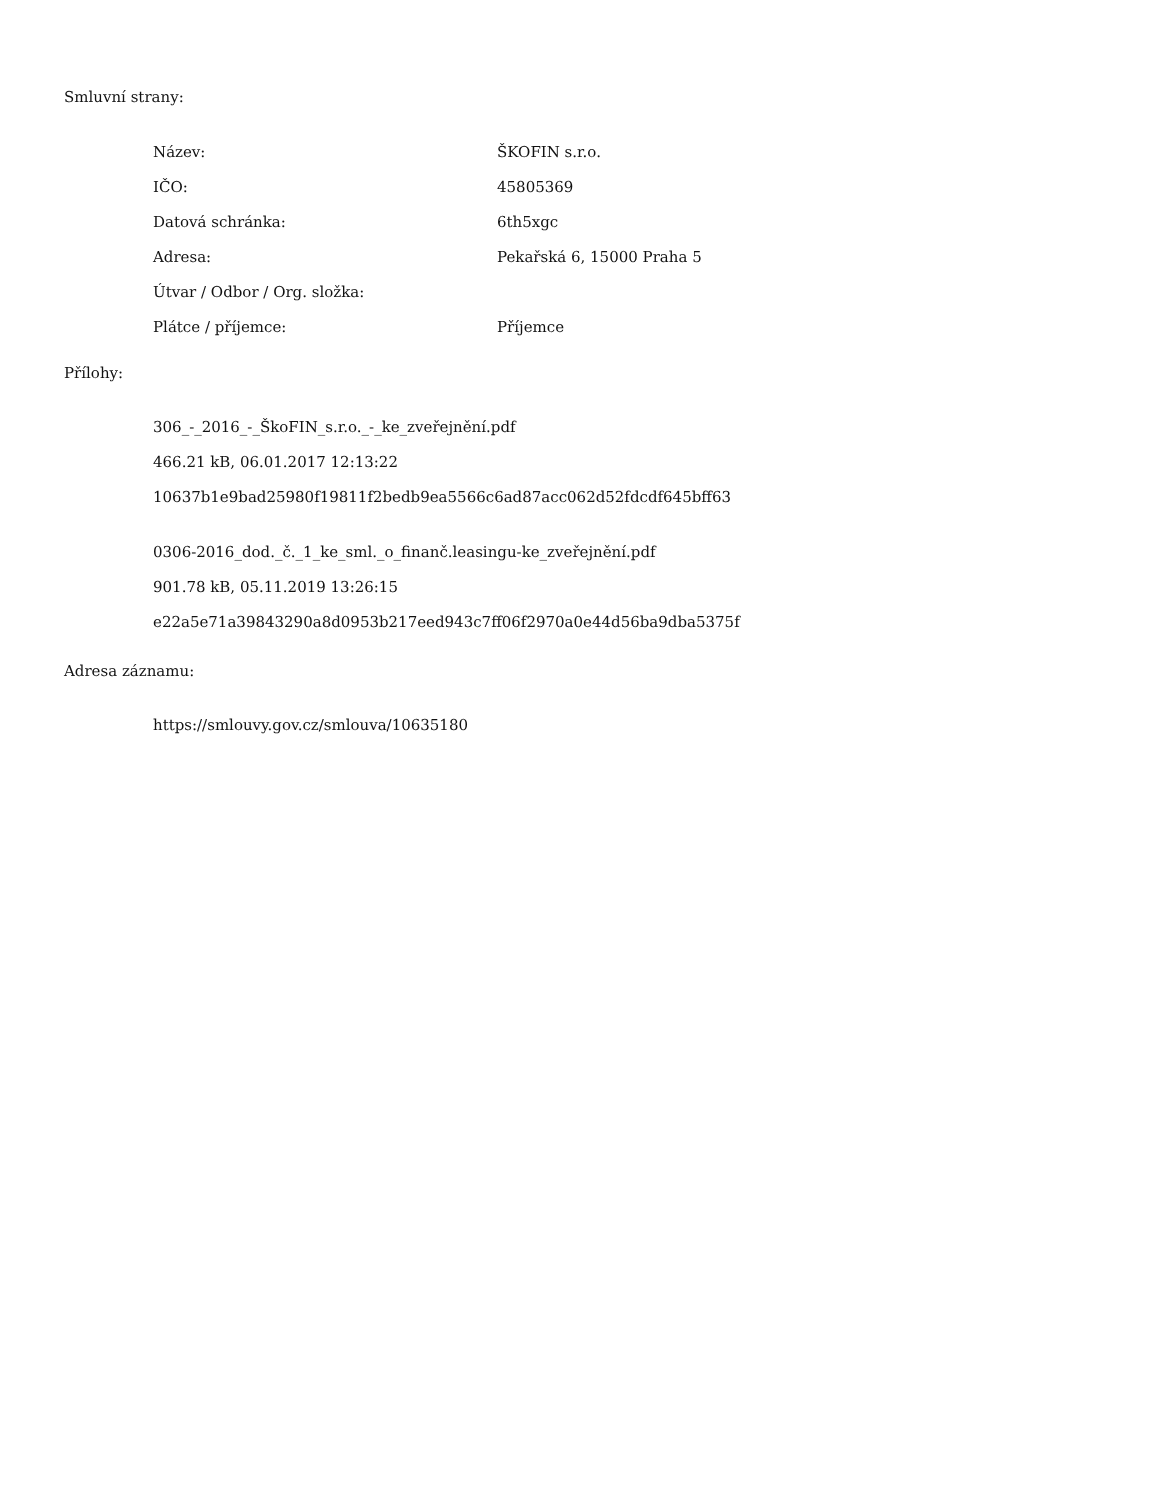Smluvní strany:
| Název: | ŠKOFIN s.r.o. |
| IČO: | 45805369 |
| Datová schránka: | 6th5xgc |
| Adresa: | Pekařská 6, 15000 Praha 5 |
| Útvar / Odbor / Org. složka: | |
| Plátce / příjemce: | Příjemce |
Přílohy:
306_-_2016_-_ŠkoFIN_s.r.o._-_ke_zveřejnění.pdf
466.21 kB, 06.01.2017 12:13:22
10637b1e9bad25980f19811f2bedb9ea5566c6ad87acc062d52fdcdf645bff63
0306-2016_dod._č._1_ke_sml._o_finanč.leasingu-ke_zveřejnění.pdf
901.78 kB, 05.11.2019 13:26:15
e22a5e71a39843290a8d0953b217eed943c7ff06f2970a0e44d56ba9dba5375f
Adresa záznamu:
https://smlouvy.gov.cz/smlouva/10635180